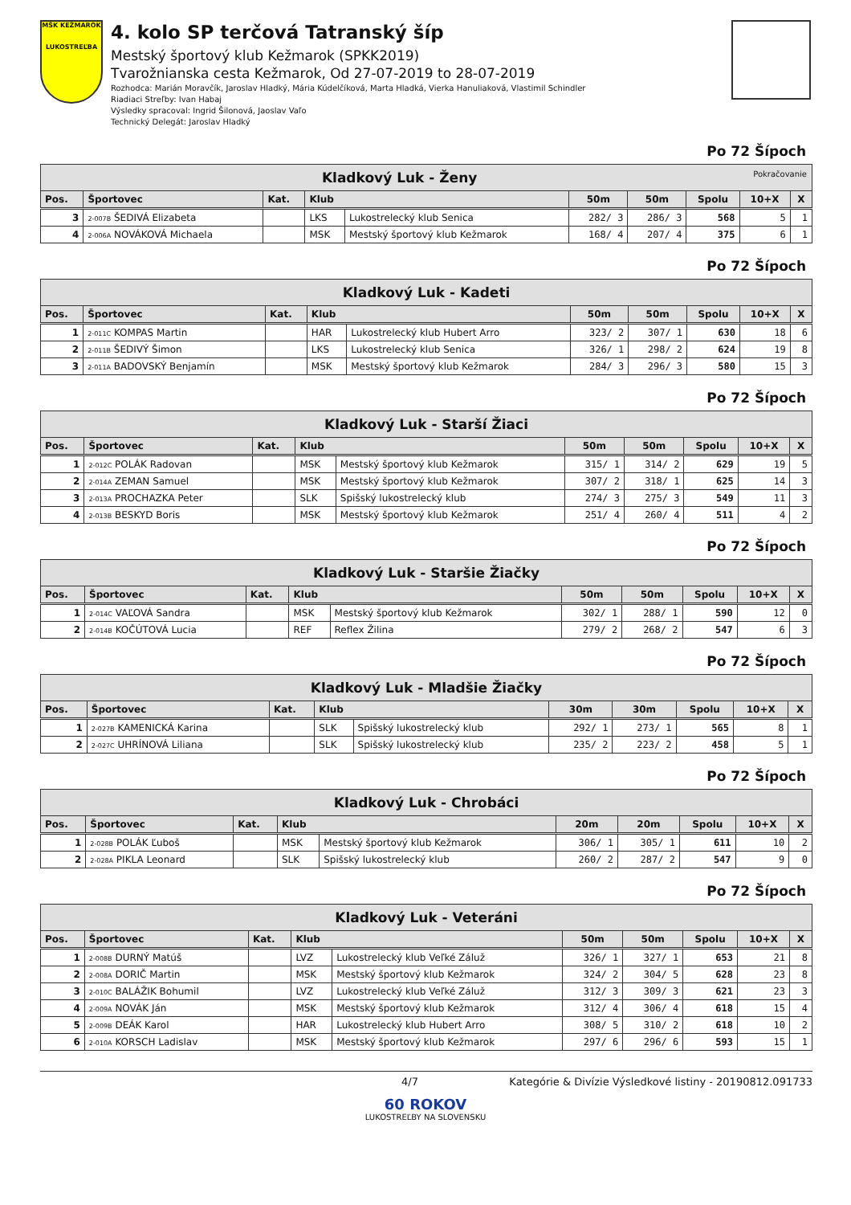MŠK KEŽMAROK
LUKOSTREĽBA
4. kolo SP terčová Tatranský šíp
Mestský športový klub Kežmarok (SPKK2019)
Tvarožnianska cesta Kežmarok, Od 27-07-2019 to 28-07-2019
Rozhodca: Marián Moravčík, Jaroslav Hladký, Mária Kúdelčíková, Marta Hladká, Vierka Hanuliaková, Vlastimil Schindler
Riadiaci Streľby: Ivan Habaj
Výsledky spracoval: Ingrid Šilonová, Jaoslav Vaľo
Technický Delegát: Jaroslav Hladký
Po 72 Šípoch
| Kladkový Luk - Ženy Pokračovanie | | | | | | | | | |
| --- | --- | --- | --- | --- | --- | --- | --- | --- | --- |
| Pos. | Športovec | Kat. | Klub | | 50m | 50m | Spolu | 10+X | X |
| 3 | 2-007B ŠEDIVÁ Elizabeta | | LKS | Lukostrelecký klub Senica | 282/ 3 | 286/ 3 | 568 | 5 | 1 |
| 4 | 2-006A NOVÁKOVÁ Michaela | | MSK | Mestský športový klub Kežmarok | 168/ 4 | 207/ 4 | 375 | 6 | 1 |
Po 72 Šípoch
| Kladkový Luk - Kadeti | | | | | | | | | |
| --- | --- | --- | --- | --- | --- | --- | --- | --- | --- |
| Pos. | Športovec | Kat. | Klub | | 50m | 50m | Spolu | 10+X | X |
| 1 | 2-011C KOMPAS Martin | | HAR | Lukostrelecký klub Hubert Arro | 323/ 2 | 307/ 1 | 630 | 18 | 6 |
| 2 | 2-011B ŠEDIVÝ Šimon | | LKS | Lukostrelecký klub Senica | 326/ 1 | 298/ 2 | 624 | 19 | 8 |
| 3 | 2-011A BADOVSKÝ Benjamín | | MSK | Mestský športový klub Kežmarok | 284/ 3 | 296/ 3 | 580 | 15 | 3 |
Po 72 Šípoch
| Kladkový Luk - Starší Žiaci | | | | | | | | | |
| --- | --- | --- | --- | --- | --- | --- | --- | --- | --- |
| Pos. | Športovec | Kat. | Klub | | 50m | 50m | Spolu | 10+X | X |
| 1 | 2-012C POLÁK Radovan | | MSK | Mestský športový klub Kežmarok | 315/ 1 | 314/ 2 | 629 | 19 | 5 |
| 2 | 2-014A ZEMAN Samuel | | MSK | Mestský športový klub Kežmarok | 307/ 2 | 318/ 1 | 625 | 14 | 3 |
| 3 | 2-013A PROCHAZKA Peter | | SLK | Spišský lukostrelecký klub | 274/ 3 | 275/ 3 | 549 | 11 | 3 |
| 4 | 2-013B BESKYD Boris | | MSK | Mestský športový klub Kežmarok | 251/ 4 | 260/ 4 | 511 | 4 | 2 |
Po 72 Šípoch
| Kladkový Luk - Staršie Žiačky | | | | | | | | | |
| --- | --- | --- | --- | --- | --- | --- | --- | --- | --- |
| Pos. | Športovec | Kat. | Klub | | 50m | 50m | Spolu | 10+X | X |
| 1 | 2-014C VAĽOVÁ Sandra | | MSK | Mestský športový klub Kežmarok | 302/ 1 | 288/ 1 | 590 | 12 | 0 |
| 2 | 2-014B KOČÚTOVÁ Lucia | | REF | Reflex Žilina | 279/ 2 | 268/ 2 | 547 | 6 | 3 |
Po 72 Šípoch
| Kladkový Luk - Mladšie Žiačky | | | | | | | | | |
| --- | --- | --- | --- | --- | --- | --- | --- | --- | --- |
| Pos. | Športovec | Kat. | Klub | | 30m | 30m | Spolu | 10+X | X |
| 1 | 2-027B KAMENICKÁ Karina | | SLK | Spišský lukostrelecký klub | 292/ 1 | 273/ 1 | 565 | 8 | 1 |
| 2 | 2-027C UHRÍNOVÁ Liliana | | SLK | Spišský lukostrelecký klub | 235/ 2 | 223/ 2 | 458 | 5 | 1 |
Po 72 Šípoch
| Kladkový Luk - Chrobáci | | | | | | | | | |
| --- | --- | --- | --- | --- | --- | --- | --- | --- | --- |
| Pos. | Športovec | Kat. | Klub | | 20m | 20m | Spolu | 10+X | X |
| 1 | 2-028B POLÁK Ľuboš | | MSK | Mestský športový klub Kežmarok | 306/ 1 | 305/ 1 | 611 | 10 | 2 |
| 2 | 2-028A PIKLA Leonard | | SLK | Spišský lukostrelecký klub | 260/ 2 | 287/ 2 | 547 | 9 | 0 |
Po 72 Šípoch
| Kladkový Luk - Veteráni | | | | | | | | | |
| --- | --- | --- | --- | --- | --- | --- | --- | --- | --- |
| Pos. | Športovec | Kat. | Klub | | 50m | 50m | Spolu | 10+X | X |
| 1 | 2-008B DURNÝ Matúš | | LVZ | Lukostrelecký klub Veľké Záluž | 326/ 1 | 327/ 1 | 653 | 21 | 8 |
| 2 | 2-008A DORIČ Martin | | MSK | Mestský športový klub Kežmarok | 324/ 2 | 304/ 5 | 628 | 23 | 8 |
| 3 | 2-010C BALÁŽIK Bohumil | | LVZ | Lukostrelecký klub Veľké Záluž | 312/ 3 | 309/ 3 | 621 | 23 | 3 |
| 4 | 2-009A NOVÁK Ján | | MSK | Mestský športový klub Kežmarok | 312/ 4 | 306/ 4 | 618 | 15 | 4 |
| 5 | 2-009B DEÁK Karol | | HAR | Lukostrelecký klub Hubert Arro | 308/ 5 | 310/ 2 | 618 | 10 | 2 |
| 6 | 2-010A KORSCH Ladislav | | MSK | Mestský športový klub Kežmarok | 297/ 6 | 296/ 6 | 593 | 15 | 1 |
4/7 Kategórie & Divízie Výsledkové listiny - 20190812.091733
60 ROKOV
LUKOSTREĽBY NA SLOVENSKU